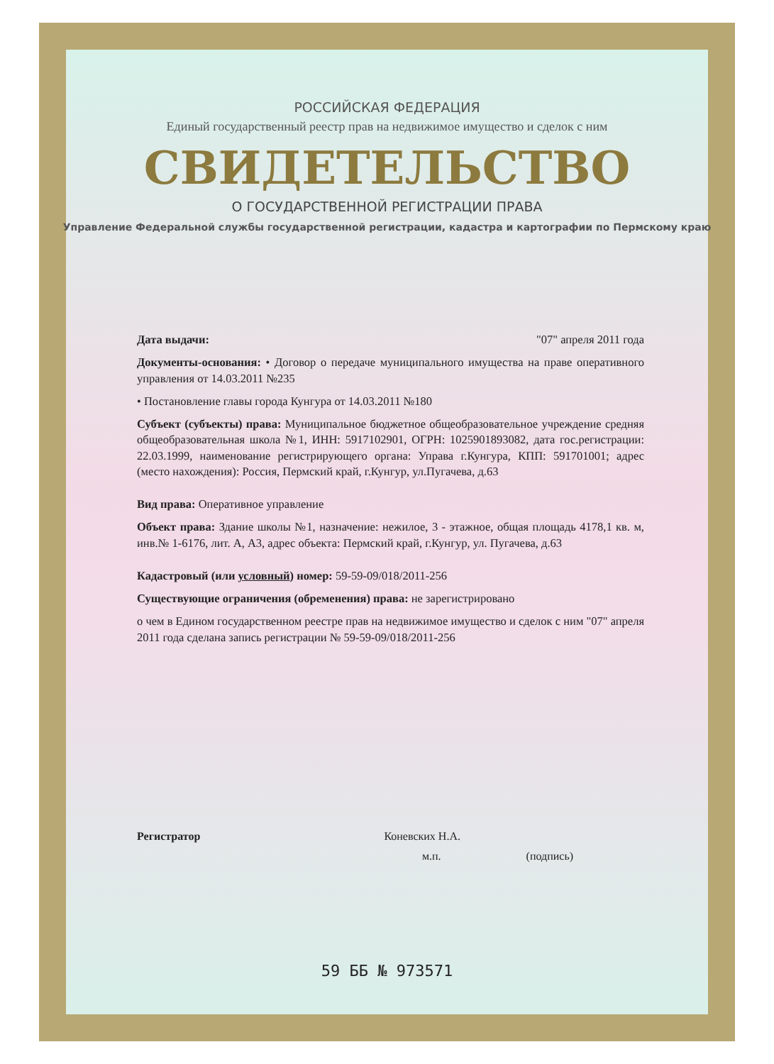РОССИЙСКАЯ ФЕДЕРАЦИЯ
Единый государственный реестр прав на недвижимое имущество и сделок с ним
СВИДЕТЕЛЬСТВО
О ГОСУДАРСТВЕННОЙ РЕГИСТРАЦИИ ПРАВА
Управление Федеральной службы государственной регистрации, кадастра и картографии по Пермскому краю
Дата выдачи: "07" апреля 2011 года
Документы-основания: • Договор о передаче муниципального имущества на праве оперативного управления от 14.03.2011 №235
• Постановление главы города Кунгура от 14.03.2011 №180
Субъект (субъекты) права: Муниципальное бюджетное общеобразовательное учреждение средняя общеобразовательная школа №1, ИНН: 5917102901, ОГРН: 1025901893082, дата гос.регистрации: 22.03.1999, наименование регистрирующего органа: Управа г.Кунгура, КПП: 591701001; адрес (место нахождения): Россия, Пермский край, г.Кунгур, ул.Пугачева, д.63
Вид права: Оперативное управление
Объект права: Здание школы №1, назначение: нежилое, 3 - этажное, общая площадь 4178,1 кв. м, инв.№ 1-6176, лит. А, А3, адрес объекта: Пермский край, г.Кунгур, ул. Пугачева, д.63
Кадастровый (или условный) номер: 59-59-09/018/2011-256
Существующие ограничения (обременения) права: не зарегистрировано
о чем в Едином государственном реестре прав на недвижимое имущество и сделок с ним "07" апреля 2011 года сделана запись регистрации № 59-59-09/018/2011-256
Регистратор Коневских Н.А.
м.п. (подпись)
59 ББ № 973571